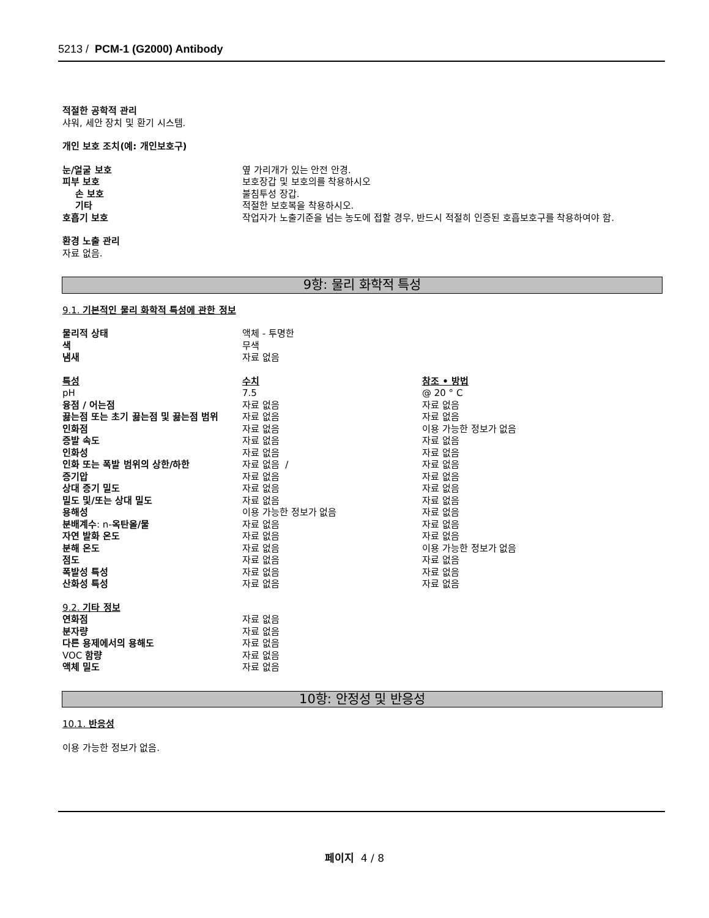5213 / PCM-1 (G2000) Antibody
적절한 공학적 관리
샤워, 세안 장치 및 환기 시스템.
개인 보호 조치(예: 개인보호구)
| 눈/얼굴 보호 | 옆 가리개가 있는 안전 안경. |
| 피부 보호 | 보호장갑 및 보호의를 착용하시오 |
| 손 보호 | 불침투성 장갑. |
| 기타 | 적절한 보호복을 착용하시오. |
| 호흡기 보호 | 작업자가 노출기준을 넘는 농도에 접할 경우, 반드시 적절히 인증된 호흡보호구를 착용하여야 함. |
환경 노출 관리
자료 없음.
9항: 물리 화학적 특성
9.1. 기본적인 물리 화학적 특성에 관한 정보
| 물리적 상태 | 액체 - 투명한 |
| 색 | 무색 |
| 냄새 | 자료 없음 |
| 특성 | 수치 | 참조 • 방법 |
| pH | 7.5 | @ 20 ° C |
| 융점 / 어는점 | 자료 없음 | 자료 없음 |
| 끓는점 또는 초기 끓는점 및 끓는점 범위 | 자료 없음 | 자료 없음 |
| 인화점 | 자료 없음 | 이용 가능한 정보가 없음 |
| 증발 속도 | 자료 없음 | 자료 없음 |
| 인화성 | 자료 없음 | 자료 없음 |
| 인화 또는 폭발 범위의 상한/하한 | 자료 없음 / | 자료 없음 |
| 증기압 | 자료 없음 | 자료 없음 |
| 상대 증기 밀도 | 자료 없음 | 자료 없음 |
| 밀도 및/또는 상대 밀도 | 자료 없음 | 자료 없음 |
| 용해성 | 이용 가능한 정보가 없음 | 자료 없음 |
| 분배계수 : n- 옥탄올/물 | 자료 없음 | 자료 없음 |
| 자연 발화 온도 | 자료 없음 | 자료 없음 |
| 분해 온도 | 자료 없음 | 이용 가능한 정보가 없음 |
| 점도 | 자료 없음 | 자료 없음 |
| 폭발성 특성 | 자료 없음 | 자료 없음 |
| 산화성 특성 | 자료 없음 | 자료 없음 |
9.2. 기타 정보
| 연화점 | 자료 없음 |
| 분자량 | 자료 없음 |
| 다른 용제에서의 용해도 | 자료 없음 |
| VOC 함량 | 자료 없음 |
| 액체 밀도 | 자료 없음 |
10항: 안정성 및 반응성
10.1. 반응성
이용 가능한 정보가 없음.
페이지 4 / 8